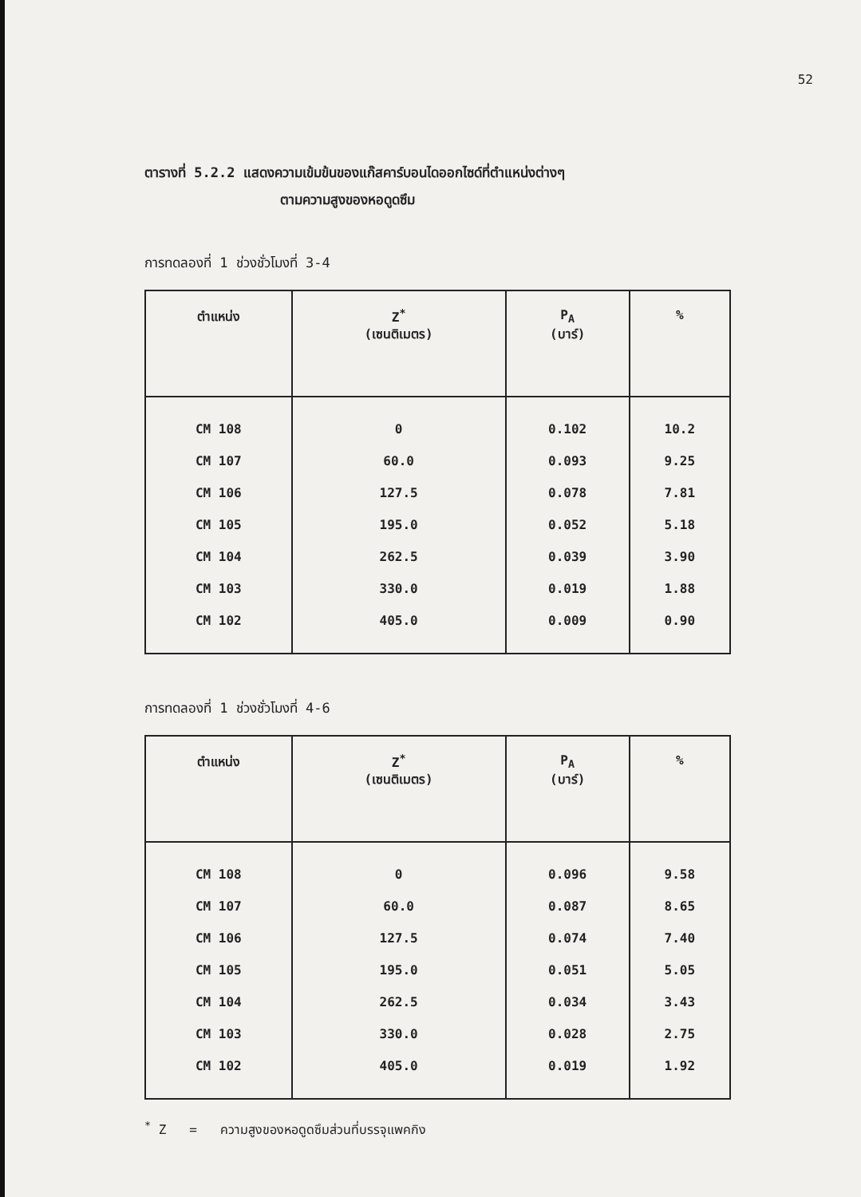52
ตารางที่ 5.2.2 แสดงความเข้มข้นของแก๊สคาร์บอนไดออกไซด์ที่ตำแหน่งต่างๆ
ตามความสูงของหอดูดซึม
การทดลองที่ 1 ช่วงชั่วโมงที่ 3-4
| ตำแหน่ง | Z<sup>*</sup> (เซนติเมตร) | P<sub>A</sub> (บาร์) | % |
| --- | --- | --- | --- |
| CM 108 | 0 | 0.102 | 10.2 |
| CM 107 | 60.0 | 0.093 | 9.25 |
| CM 106 | 127.5 | 0.078 | 7.81 |
| CM 105 | 195.0 | 0.052 | 5.18 |
| CM 104 | 262.5 | 0.039 | 3.90 |
| CM 103 | 330.0 | 0.019 | 1.88 |
| CM 102 | 405.0 | 0.009 | 0.90 |
การทดลองที่ 1 ช่วงชั่วโมงที่ 4-6
| ตำแหน่ง | Z<sup>*</sup> (เซนติเมตร) | P<sub>A</sub> (บาร์) | % |
| --- | --- | --- | --- |
| CM 108 | 0 | 0.096 | 9.58 |
| CM 107 | 60.0 | 0.087 | 8.65 |
| CM 106 | 127.5 | 0.074 | 7.40 |
| CM 105 | 195.0 | 0.051 | 5.05 |
| CM 104 | 262.5 | 0.034 | 3.43 |
| CM 103 | 330.0 | 0.028 | 2.75 |
| CM 102 | 405.0 | 0.019 | 1.92 |
<sup>*</sup> Z = ความสูงของหอดูดซึมส่วนที่บรรจุแพคกิง